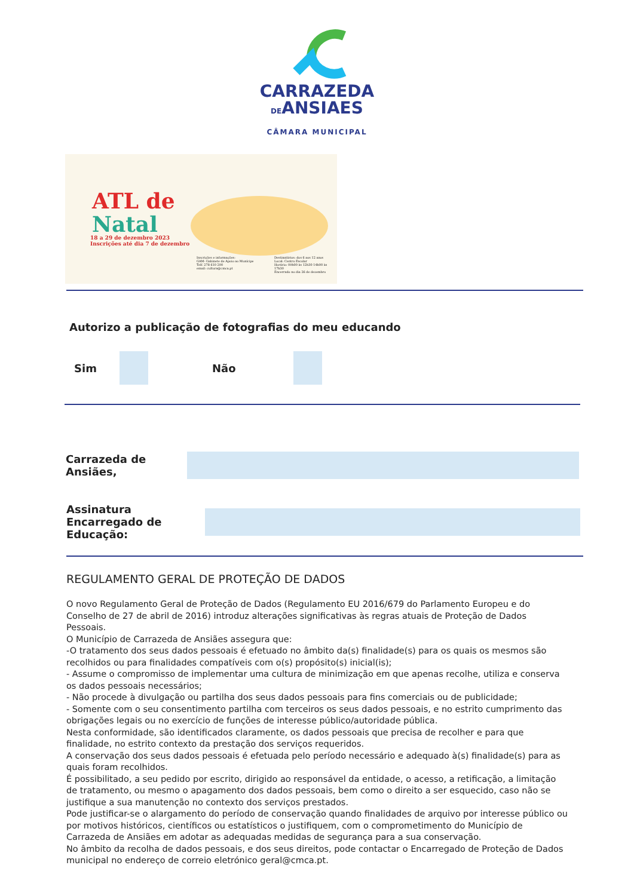CARRAZEDA
DEANSIAES
CÂMARA MUNICIPAL
ATL de
Natal
18 a 29 de dezembro 2023
Inscrições até dia 7 de dezembro
Inscrições e informações:
GAM- Gabinete de Apoio ao Munícipe
Telf. 278 610 200
email: cultura@cmca.pt
Destinatários: dos 6 aos 12 anos
Local: Centro Escolar
Horário: 09h00 às 12h30 14h00 às 17h30
Encerrado no dia 26 de dezembro
Autorizo a publicação de fotografias do meu educando
Sim Não
Carrazeda de Ansiães,
Assinatura
Encarregado de Educação:
REGULAMENTO GERAL DE PROTEÇÃO DE DADOS
O novo Regulamento Geral de Proteção de Dados (Regulamento EU 2016/679 do Parlamento Europeu e do Conselho de 27 de abril de 2016) introduz alterações significativas às regras atuais de Proteção de Dados Pessoais.
O Município de Carrazeda de Ansiães assegura que:
-O tratamento dos seus dados pessoais é efetuado no âmbito da(s) finalidade(s) para os quais os mesmos são recolhidos ou para finalidades compatíveis com o(s) propósito(s) inicial(is);
- Assume o compromisso de implementar uma cultura de minimização em que apenas recolhe, utiliza e conserva os dados pessoais necessários;
- Não procede à divulgação ou partilha dos seus dados pessoais para fins comerciais ou de publicidade;
- Somente com o seu consentimento partilha com terceiros os seus dados pessoais, e no estrito cumprimento das obrigações legais ou no exercício de funções de interesse público/autoridade pública.
Nesta conformidade, são identificados claramente, os dados pessoais que precisa de recolher e para que finalidade, no estrito contexto da prestação dos serviços requeridos.
A conservação dos seus dados pessoais é efetuada pelo período necessário e adequado à(s) finalidade(s) para as quais foram recolhidos.
É possibilitado, a seu pedido por escrito, dirigido ao responsável da entidade, o acesso, a retificação, a limitação de tratamento, ou mesmo o apagamento dos dados pessoais, bem como o direito a ser esquecido, caso não se justifique a sua manutenção no contexto dos serviços prestados.
Pode justificar-se o alargamento do período de conservação quando finalidades de arquivo por interesse público ou por motivos históricos, científicos ou estatísticos o justifiquem, com o comprometimento do Município de Carrazeda de Ansiães em adotar as adequadas medidas de segurança para a sua conservação.
No âmbito da recolha de dados pessoais, e dos seus direitos, pode contactar o Encarregado de Proteção de Dados municipal no endereço de correio eletrónico geral@cmca.pt.